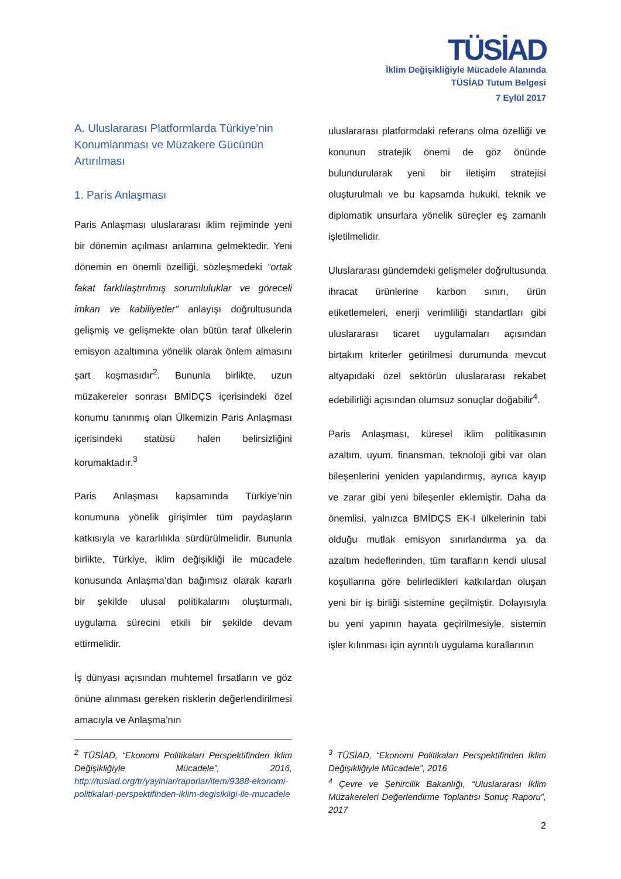TÜSİAD
İklim Değişikliğiyle Mücadele Alanında
TÜSİAD Tutum Belgesi
7 Eylül 2017
A. Uluslararası Platformlarda Türkiye’nin Konumlanması ve Müzakere Gücünün Artırılması
1. Paris Anlaşması
Paris Anlaşması uluslararası iklim rejiminde yeni bir dönemin açılması anlamına gelmektedir. Yeni dönemin en önemli özelliği, sözleşmedeki “ortak fakat farklılaştırılmış sorumluluklar ve göreceli imkan ve kabiliyetler” anlayışı doğrultusunda gelişmiş ve gelişmekte olan bütün taraf ülkelerin emisyon azaltımına yönelik olarak önlem almasını şart koşmasıdır<sup>2</sup>. Bununla birlikte, uzun müzakereler sonrası BMİDÇS içerisindeki özel konumu tanınmış olan Ülkemizin Paris Anlaşması içerisindeki statüsü halen belirsizliğini korumaktadır.<sup>3</sup>
Paris Anlaşması kapsamında Türkiye’nin konumuna yönelik girişimler tüm paydaşların katkısıyla ve kararlılıkla sürdürülmelidir. Bununla birlikte, Türkiye, iklim değişikliği ile mücadele konusunda Anlaşma’dan bağımsız olarak kararlı bir şekilde ulusal politikalarını oluşturmalı, uygulama sürecini etkili bir şekilde devam ettirmelidir.
İş dünyası açısından muhtemel fırsatların ve göz önüne alınması gereken risklerin değerlendirilmesi amacıyla ve Anlaşma’nın
uluslararası platformdaki referans olma özelliği ve konunun stratejik önemi de göz önünde bulundurularak yeni bir iletişim stratejisi oluşturulmalı ve bu kapsamda hukuki, teknik ve diplomatik unsurlara yönelik süreçler eş zamanlı işletilmelidir.
Uluslararası gündemdeki gelişmeler doğrultusunda ihracat ürünlerine karbon sınırı, ürün etiketlemeleri, enerji verimliliği standartları gibi uluslararası ticaret uygulamaları açısından birtakım kriterler getirilmesi durumunda mevcut altyapıdaki özel sektörün uluslararası rekabet edebilirliği açısından olumsuz sonuçlar doğabilir<sup>4</sup>.
Paris Anlaşması, küresel iklim politikasının azaltım, uyum, finansman, teknoloji gibi var olan bileşenlerini yeniden yapılandırmış, ayrıca kayıp ve zarar gibi yeni bileşenler eklemiştir. Daha da önemlisi, yalnızca BMİDÇS EK-I ülkelerinin tabi olduğu mutlak emisyon sınırlandırma ya da azaltım hedeflerinden, tüm tarafların kendi ulusal koşullarına göre belirledikleri katkılardan oluşan yeni bir iş birliği sistemine geçilmiştir. Dolayısıyla bu yeni yapının hayata geçirilmesiyle, sistemin işler kılınması için ayrıntılı uygulama kurallarının
<sup>2</sup> TÜSİAD, “Ekonomi Politikaları Perspektifinden İklim Değişikliğiyle Mücadele”, 2016, http://tusiad.org/tr/yayinlar/raporlar/item/9388-ekonomi-politikalari-perspektifinden-iklim-degisikligi-ile-mucadele
<sup>3</sup> TÜSİAD, “Ekonomi Politikaları Perspektifinden İklim Değişikliğiyle Mücadele”, 2016
<sup>4</sup> Çevre ve Şehircilik Bakanlığı, “Uluslararası İklim Müzakereleri Değerlendirme Toplantısı Sonuç Raporu”, 2017
2